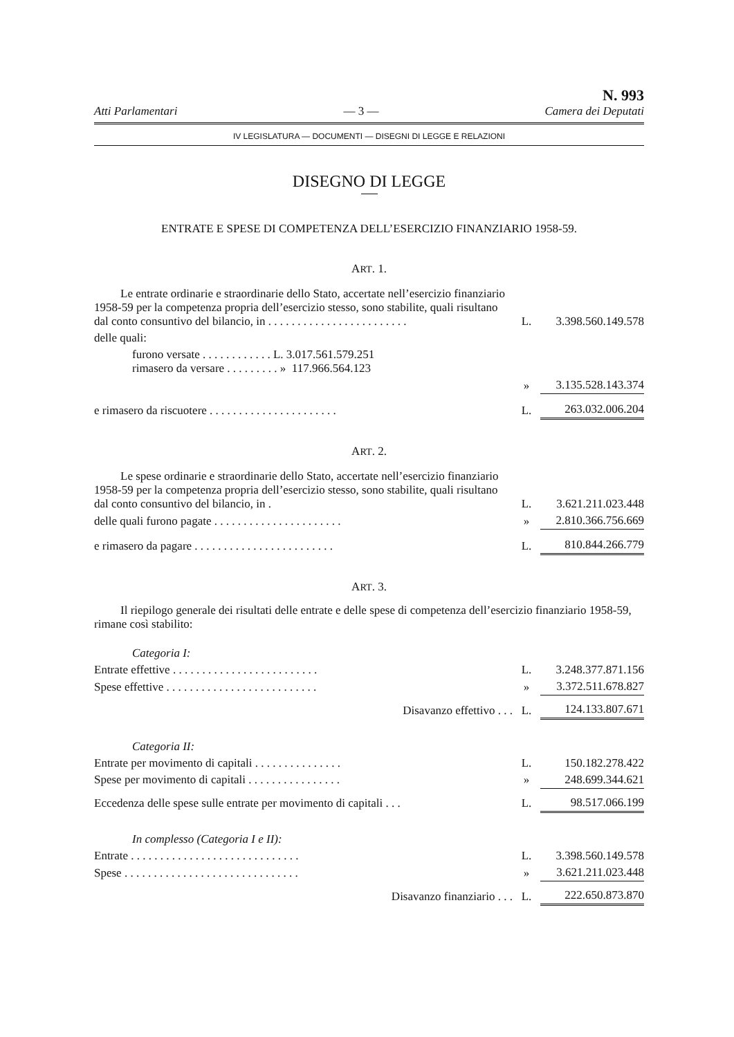Atti Parlamentari — 3 — N. 993
Camera dei Deputati
IV LEGISLATURA — DOCUMENTI — DISEGNI DI LEGGE E RELAZIONI
DISEGNO DI LEGGE
ENTRATE E SPESE DI COMPETENZA DELL’ESERCIZIO FINANZIARIO 1958-59.
ART. 1.
| Le entrate ordinarie e straordinarie dello Stato, accertate nell’esercizio finanziario 1958-59 per la competenza propria dell’esercizio stesso, sono stabilite, quali risultano dal conto consuntivo del bilancio, in . . . . . . . . . . . . . . . . . . . . . . . . | L. | 3.398.560.149.578 |
| delle quali: | | |
| furono versate . . . . . . . . . . . . L. 3.017.561.579.251 rimasero da versare . . . . . . . . . » 117.966.564.123 | | |
| | » | 3.135.528.143.374 |
| e rimasero da riscuotere . . . . . . . . . . . . . . . . . . . . . . | L. | 263.032.006.204 |
ART. 2.
| Le spese ordinarie e straordinarie dello Stato, accertate nell’esercizio finanziario 1958-59 per la competenza propria dell’esercizio stesso, sono stabilite, quali risultano dal conto consuntivo del bilancio, in . | L. | 3.621.211.023.448 |
| delle quali furono pagate . . . . . . . . . . . . . . . . . . . . . . | » | 2.810.366.756.669 |
| e rimasero da pagare . . . . . . . . . . . . . . . . . . . . . . . . | L. | 810.844.266.779 |
ART. 3.
Il riepilogo generale dei risultati delle entrate e delle spese di competenza dell’esercizio finanziario 1958-59, rimane così stabilito:
| Categoria I: | | |
| Entrate effettive . . . . . . . . . . . . . . . . . . . . . . . . . | L. | 3.248.377.871.156 |
| Spese effettive . . . . . . . . . . . . . . . . . . . . . . . . . . | » | 3.372.511.678.827 |
| Disavanzo effettivo . . . | L. | 124.133.807.671 |
| Categoria II: | | |
| Entrate per movimento di capitali . . . . . . . . . . . . . . . | L. | 150.182.278.422 |
| Spese per movimento di capitali . . . . . . . . . . . . . . . . | » | 248.699.344.621 |
| Eccedenza delle spese sulle entrate per movimento di capitali . . . | L. | 98.517.066.199 |
| In complesso (Categoria I e II): | | |
| Entrate . . . . . . . . . . . . . . . . . . . . . . . . . . . . . | L. | 3.398.560.149.578 |
| Spese . . . . . . . . . . . . . . . . . . . . . . . . . . . . . . | » | 3.621.211.023.448 |
| Disavanzo finanziario . . . | L. | 222.650.873.870 |